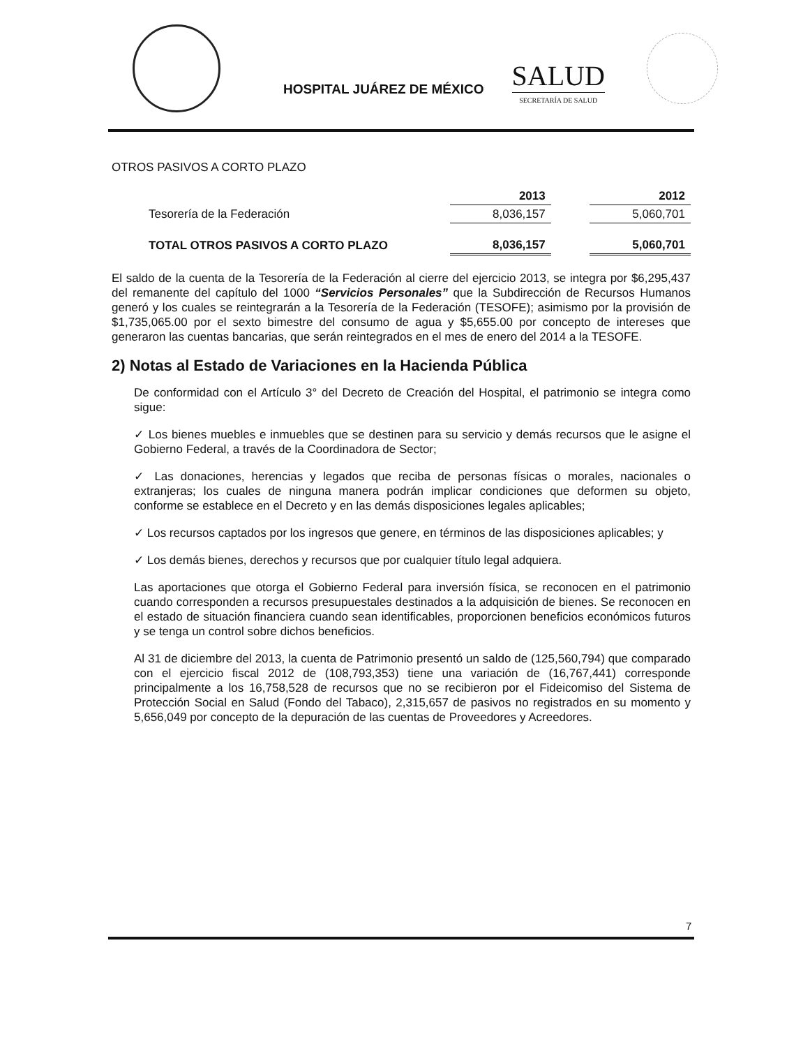HOSPITAL JUÁREZ DE MÉXICO
SALUD
SECRETARÍA DE SALUD
OTROS PASIVOS A CORTO PLAZO
| | 2013 | | 2012 |
| --- | --- | --- | --- |
| Tesorería de la Federación | 8,036,157 | | 5,060,701 |
| TOTAL OTROS PASIVOS A CORTO PLAZO | 8,036,157 | | 5,060,701 |
El saldo de la cuenta de la Tesorería de la Federación al cierre del ejercicio 2013, se integra por $6,295,437 del remanente del capítulo del 1000 “Servicios Personales” que la Subdirección de Recursos Humanos generó y los cuales se reintegrarán a la Tesorería de la Federación (TESOFE); asimismo por la provisión de $1,735,065.00 por el sexto bimestre del consumo de agua y $5,655.00 por concepto de intereses que generaron las cuentas bancarias, que serán reintegrados en el mes de enero del 2014 a la TESOFE.
2) Notas al Estado de Variaciones en la Hacienda Pública
De conformidad con el Artículo 3° del Decreto de Creación del Hospital, el patrimonio se integra como sigue:
✓ Los bienes muebles e inmuebles que se destinen para su servicio y demás recursos que le asigne el Gobierno Federal, a través de la Coordinadora de Sector;
✓ Las donaciones, herencias y legados que reciba de personas físicas o morales, nacionales o extranjeras; los cuales de ninguna manera podrán implicar condiciones que deformen su objeto, conforme se establece en el Decreto y en las demás disposiciones legales aplicables;
✓ Los recursos captados por los ingresos que genere, en términos de las disposiciones aplicables; y
✓ Los demás bienes, derechos y recursos que por cualquier título legal adquiera.
Las aportaciones que otorga el Gobierno Federal para inversión física, se reconocen en el patrimonio cuando corresponden a recursos presupuestales destinados a la adquisición de bienes. Se reconocen en el estado de situación financiera cuando sean identificables, proporcionen beneficios económicos futuros y se tenga un control sobre dichos beneficios.
Al 31 de diciembre del 2013, la cuenta de Patrimonio presentó un saldo de (125,560,794) que comparado con el ejercicio fiscal 2012 de (108,793,353) tiene una variación de (16,767,441) corresponde principalmente a los 16,758,528 de recursos que no se recibieron por el Fideicomiso del Sistema de Protección Social en Salud (Fondo del Tabaco), 2,315,657 de pasivos no registrados en su momento y 5,656,049 por concepto de la depuración de las cuentas de Proveedores y Acreedores.
7